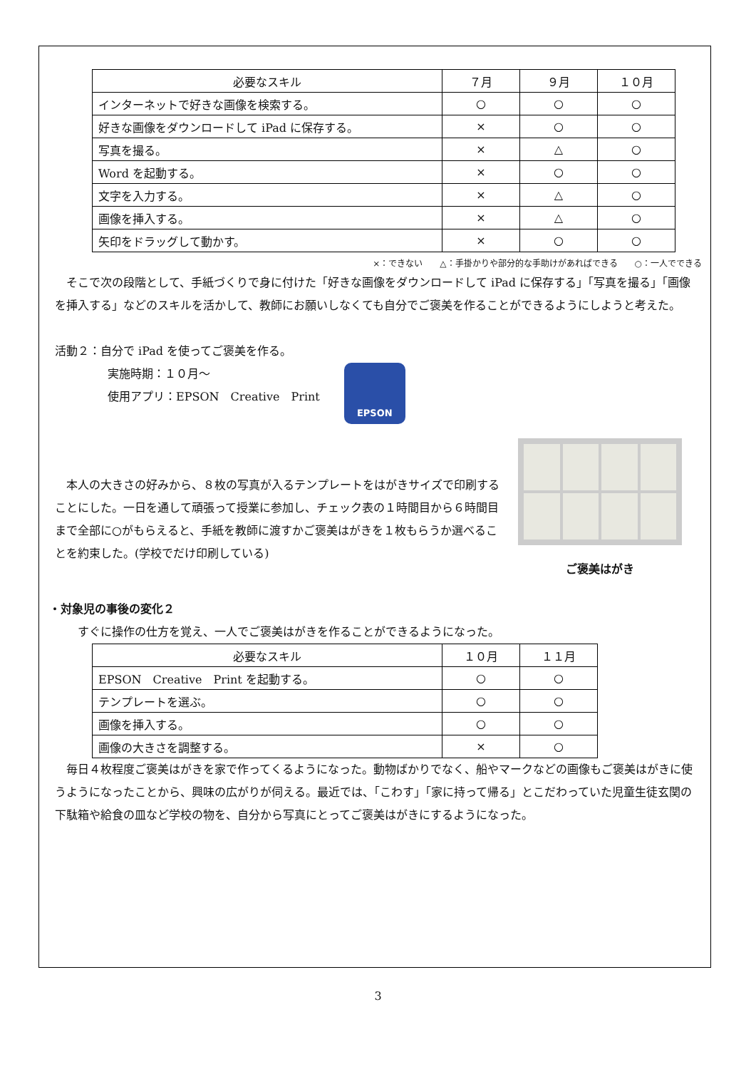| 必要なスキル | ７月 | ９月 | １０月 |
| --- | --- | --- | --- |
| インターネットで好きな画像を検索する。 | ○ | ○ | ○ |
| 好きな画像をダウンロードして iPad に保存する。 | × | ○ | ○ |
| 写真を撮る。 | × | △ | ○ |
| Word を起動する。 | × | ○ | ○ |
| 文字を入力する。 | × | △ | ○ |
| 画像を挿入する。 | × | △ | ○ |
| 矢印をドラッグして動かす。 | × | ○ | ○ |
×：できない　　△：手掛かりや部分的な手助けがあればできる　　○：一人でできる
そこで次の段階として、手紙づくりで身に付けた「好きな画像をダウンロードして iPad に保存する」「写真を撮る」「画像を挿入する」などのスキルを活かして、教師にお願いしなくても自分でご褒美を作ることができるようにしようと考えた。
活動２：自分で iPad を使ってご褒美を作る。
実施時期：１０月～
使用アプリ：EPSON　Creative　Print
EPSON
本人の大きさの好みから、８枚の写真が入るテンプレートをはがきサイズで印刷することにした。一日を通して頑張って授業に参加し、チェック表の１時間目から６時間目まで全部に○がもらえると、手紙を教師に渡すかご褒美はがきを１枚もらうか選べることを約束した。(学校でだけ印刷している)
ご褒美はがき
・対象児の事後の変化２
すぐに操作の仕方を覚え、一人でご褒美はがきを作ることができるようになった。
| 必要なスキル | １０月 | １１月 |
| --- | --- | --- |
| EPSON Creative Print を起動する。 | ○ | ○ |
| テンプレートを選ぶ。 | ○ | ○ |
| 画像を挿入する。 | ○ | ○ |
| 画像の大きさを調整する。 | × | ○ |
毎日４枚程度ご褒美はがきを家で作ってくるようになった。動物ばかりでなく、船やマークなどの画像もご褒美はがきに使うようになったことから、興味の広がりが伺える。最近では、「こわす」「家に持って帰る」とこだわっていた児童生徒玄関の下駄箱や給食の皿など学校の物を、自分から写真にとってご褒美はがきにするようになった。
3